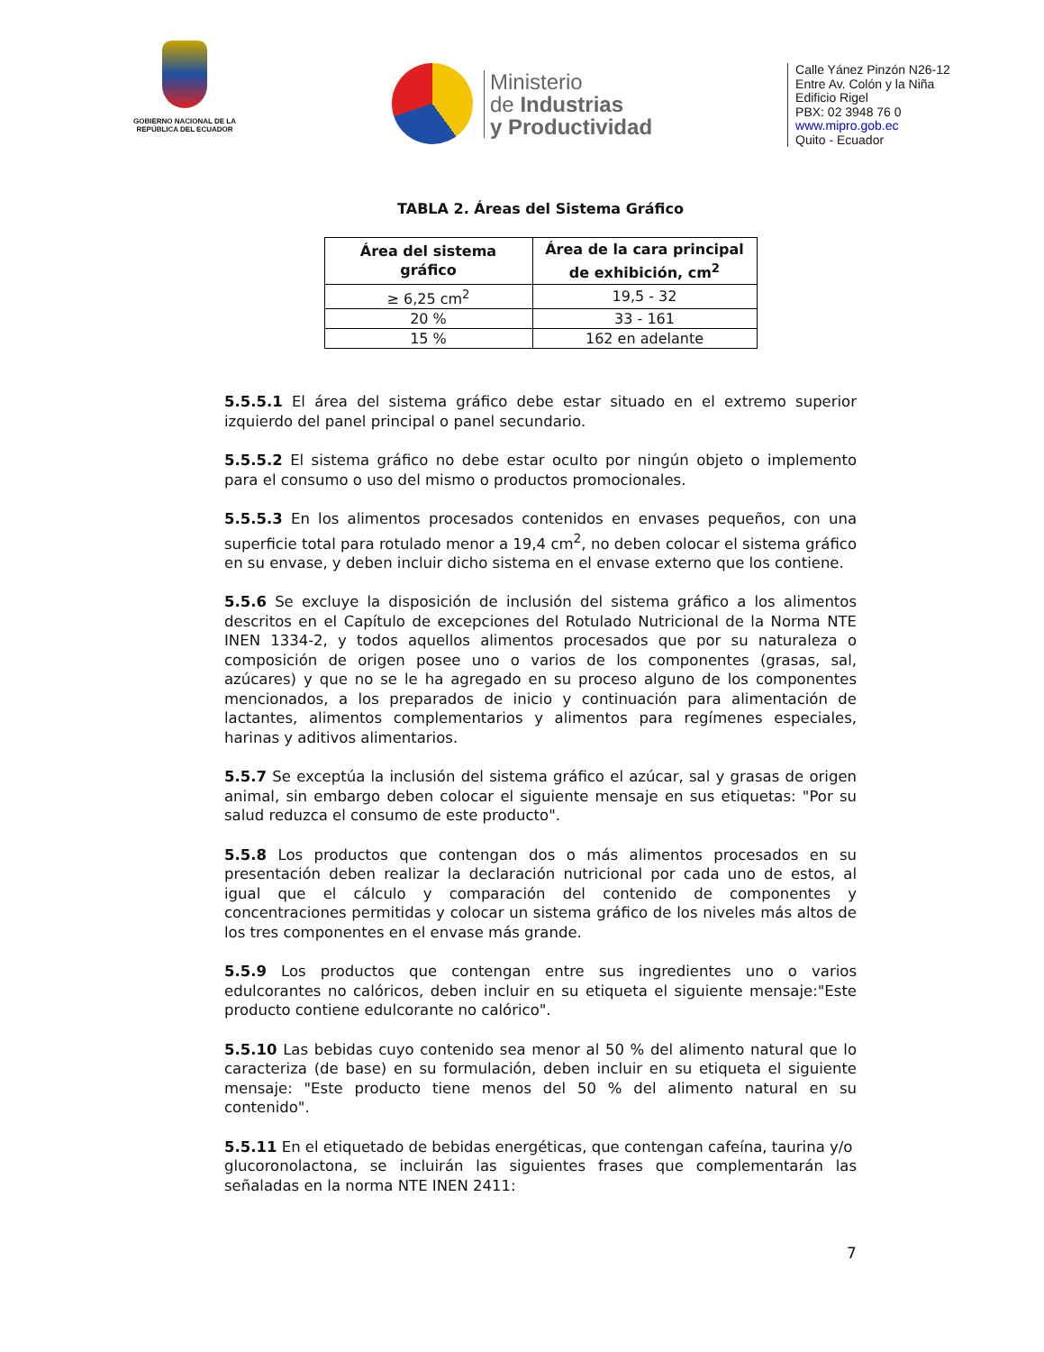GOBIERNO NACIONAL DE LA REPÚBLICA DEL ECUADOR
Ministerio
de Industrias
y Productividad
Calle Yánez Pinzón N26-12
Entre Av. Colón y la Niña
Edificio Rigel
PBX: 02 3948 76 0
www.mipro.gob.ec
Quito - Ecuador
TABLA 2. Áreas del Sistema Gráfico
| Área del sistema gráfico | Área de la cara principal de exhibición, cm<sup>2</sup> |
| --- | --- |
| ≥ 6,25 cm<sup>2</sup> | 19,5 - 32 |
| 20 % | 33 - 161 |
| 15 % | 162 en adelante |
5.5.5.1 El área del sistema gráfico debe estar situado en el extremo superior izquierdo del panel principal o panel secundario.
5.5.5.2 El sistema gráfico no debe estar oculto por ningún objeto o implemento para el consumo o uso del mismo o productos promocionales.
5.5.5.3 En los alimentos procesados contenidos en envases pequeños, con una superficie total para rotulado menor a 19,4 cm<sup>2</sup>, no deben colocar el sistema gráfico en su envase, y deben incluir dicho sistema en el envase externo que los contiene.
5.5.6 Se excluye la disposición de inclusión del sistema gráfico a los alimentos descritos en el Capítulo de excepciones del Rotulado Nutricional de la Norma NTE INEN 1334-2, y todos aquellos alimentos procesados que por su naturaleza o composición de origen posee uno o varios de los componentes (grasas, sal, azúcares) y que no se le ha agregado en su proceso alguno de los componentes mencionados, a los preparados de inicio y continuación para alimentación de lactantes, alimentos complementarios y alimentos para regímenes especiales, harinas y aditivos alimentarios.
5.5.7 Se exceptúa la inclusión del sistema gráfico el azúcar, sal y grasas de origen animal, sin embargo deben colocar el siguiente mensaje en sus etiquetas: "Por su salud reduzca el consumo de este producto".
5.5.8 Los productos que contengan dos o más alimentos procesados en su presentación deben realizar la declaración nutricional por cada uno de estos, al igual que el cálculo y comparación del contenido de componentes y concentraciones permitidas y colocar un sistema gráfico de los niveles más altos de los tres componentes en el envase más grande.
5.5.9 Los productos que contengan entre sus ingredientes uno o varios edulcorantes no calóricos, deben incluir en su etiqueta el siguiente mensaje:"Este producto contiene edulcorante no calórico".
5.5.10 Las bebidas cuyo contenido sea menor al 50 % del alimento natural que lo caracteriza (de base) en su formulación, deben incluir en su etiqueta el siguiente mensaje: "Este producto tiene menos del 50 % del alimento natural en su contenido".
5.5.11 En el etiquetado de bebidas energéticas, que contengan cafeína, taurina y/o
glucoronolactona, se incluirán las siguientes frases que complementarán las señaladas en la norma NTE INEN 2411:
7